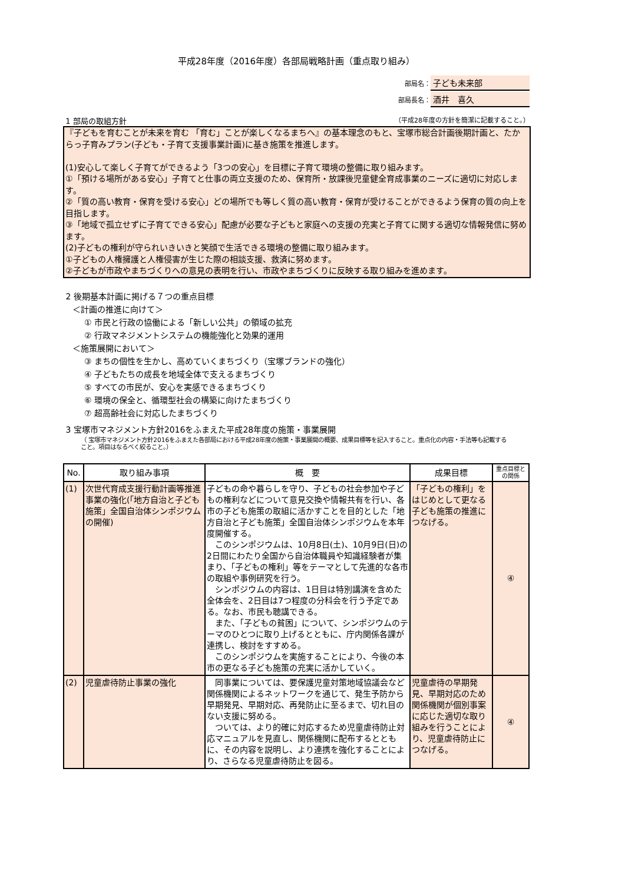平成28年度（2016年度）各部局戦略計画（重点取り組み）
部局名： 子ども未来部
部局長名： 酒井　喜久
1 部局の取組方針 （平成28年度の方針を簡潔に記載すること。）
『子どもを育むことが未来を育む 「育む」ことが楽しくなるまちへ』の基本理念のもと、宝塚市総合計画後期計画と、たからっ子育みプラン(子ども・子育て支援事業計画)に基き施策を推進します。
(1)安心して楽しく子育てができるよう「3つの安心」を目標に子育て環境の整備に取り組みます。
①「預ける場所がある安心」子育てと仕事の両立支援のため、保育所・放課後児童健全育成事業のニーズに適切に対応します。
②「質の高い教育・保育を受ける安心」どの場所でも等しく質の高い教育・保育が受けることができるよう保育の質の向上を目指します。
③「地域で孤立せずに子育てできる安心」配慮が必要な子どもと家庭への支援の充実と子育てに関する適切な情報発信に努めます。
(2)子どもの権利が守られいきいきと笑顔で生活できる環境の整備に取り組みます。
①子どもの人権擁護と人権侵害が生じた際の相談支援、救済に努めます。
②子どもが市政やまちづくりへの意見の表明を行い、市政やまちづくりに反映する取り組みを進めます。
2 後期基本計画に掲げる７つの重点目標
＜計画の推進に向けて＞
① 市民と行政の協働による「新しい公共」の領域の拡充
② 行政マネジメントシステムの機能強化と効果的運用
＜施策展開において＞
③ まちの個性を生かし、高めていくまちづくり（宝塚ブランドの強化）
④ 子どもたちの成長を地域全体で支えるまちづくり
⑤ すべての市民が、安心を実感できるまちづくり
⑥ 環境の保全と、循環型社会の構築に向けたまちづくり
⑦ 超高齢社会に対応したまちづくり
3 宝塚市マネジメント方針2016をふまえた平成28年度の施策・事業展開
（ 宝塚市マネジメント方針2016をふまえた各部局における平成28年度の施策・事業展開の概要、成果目標等を記入すること。重点化の内容・手法等も記載すること。項目はなるべく絞ること。）
| No. | 取り組み事項 | 概 要 | 成果目標 | 重点目標との関係 |
| --- | --- | --- | --- | --- |
| (1) | 次世代育成支援行動計画等推進事業の強化(「地方自治と子ども施策」全国自治体シンポジウムの開催) | 子どもの命や暮らしを守り、子どもの社会参加や子どもの権利などについて意見交換や情報共有を行い、各市の子ども施策の取組に活かすことを目的とした「地方自治と子ども施策」全国自治体シンポジウムを本年度開催する。 このシンポジウムは、10月8日(土)、10月9日(日)の2日間にわたり全国から自治体職員や知識経験者が集まり、「子どもの権利」等をテーマとして先進的な各市の取組や事例研究を行う。 シンポジウムの内容は、1日目は特別講演を含めた全体会を、2日目は7つ程度の分科会を行う予定である。なお、市民も聴講できる。 また、「子どもの貧困」について、シンポジウムのテーマのひとつに取り上げるとともに、庁内関係各課が連携し、検討をすすめる。 このシンポジウムを実施することにより、今後の本市の更なる子ども施策の充実に活かしていく。 | 「子どもの権利」をはじめとして更なる子ども施策の推進につなげる。 | ④ |
| (2) | 児童虐待防止事業の強化 | 同事業については、要保護児童対策地域協議会など関係機関によるネットワークを通じて、発生予防から早期発見、早期対応、再発防止に至るまで、切れ目のない支援に努める。 ついては、より的確に対応するため児童虐待防止対応マニュアルを見直し、関係機関に配布するとともに、その内容を説明し、より連携を強化することにより、さらなる児童虐待防止を図る。 | 児童虐待の早期発見、早期対応のため関係機関が個別事案に応じた適切な取り組みを行うことにより、児童虐待防止につなげる。 | ④ |